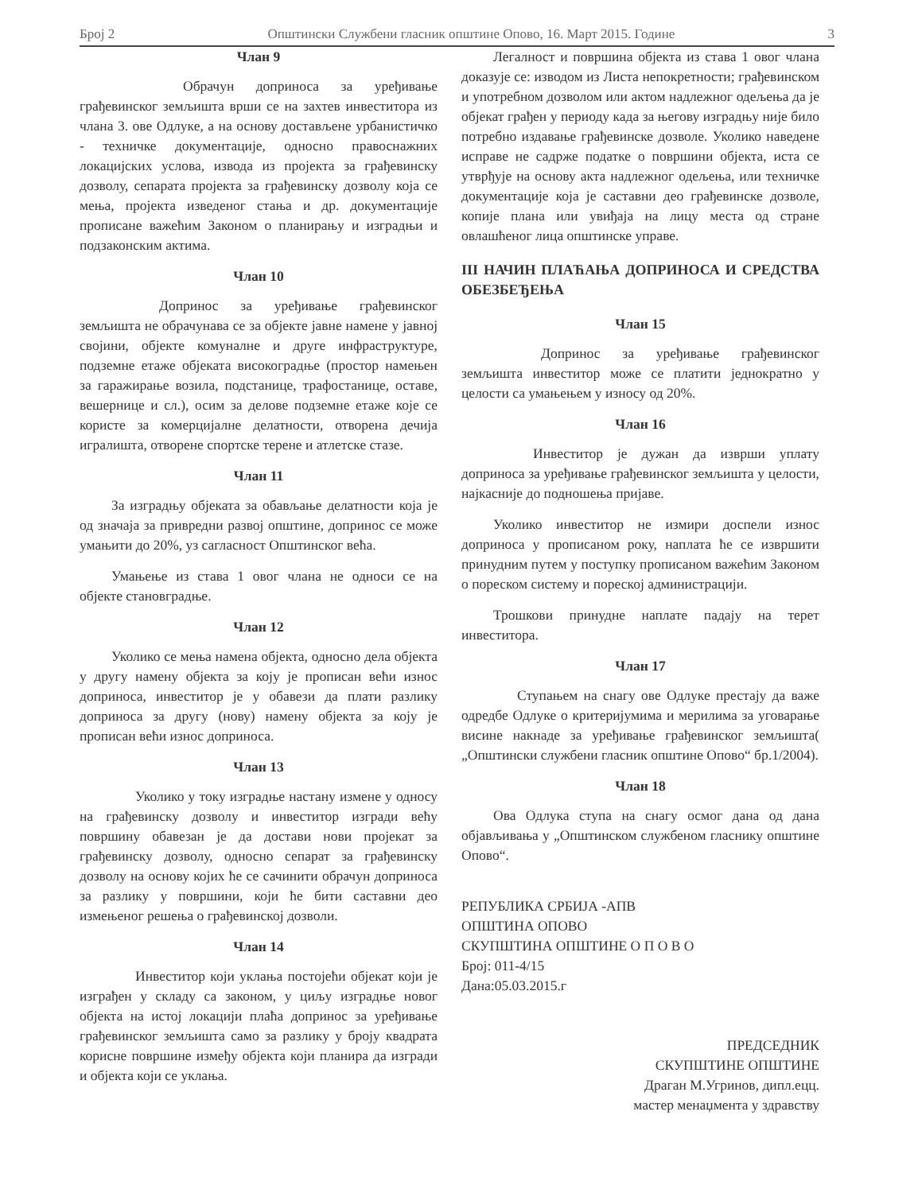Број 2 Општински Службени гласник општине Опово, 16. Март 2015. Године 3
Члан 9
Обрачун доприноса за уређивање грађевинског земљишта врши се на захтев инвеститора из члана 3. ове Одлуке, а на основу достављене урбанистичко - техничке документације, односно правоснажних локацијских услова, извода из пројекта за грађевинску дозволу, сепарата пројекта за грађевинску дозволу која се мења, пројекта изведеног стања и др. документације прописане важећим Законом о планирању и изградњи и подзаконским актима.
Члан 10
Допринос за уређивање грађевинског земљишта не обрачунава се за објекте јавне намене у јавној својини, објекте комуналне и друге инфраструктуре, подземне етаже објеката високоградње (простор намењен за гаражирање возила, подстанице, трафостанице, оставе, вешернице и сл.), осим за делове подземне етаже које се користе за комерцијалне делатности, отворена дечија игралишта, отворене спортске терене и атлетске стазе.
Члан 11
За изградњу објеката за обављање делатности која је од значаја за привредни развој општине, допринос се може умањити до 20%, уз сагласност Општинског већа.
Умањење из става 1 овог члана не односи се на објекте становградње.
Члан 12
Уколико се мења намена објекта, односно дела објекта у другу намену објекта за коју је прописан већи износ доприноса, инвеститор је у обавези да плати разлику доприноса за другу (нову) намену објекта за коју је прописан већи износ доприноса.
Члан 13
Уколико у току изградње настану измене у односу на грађевинску дозволу и инвеститор изгради већу површину обавезан је да достави нови пројекат за грађевинску дозволу, односно сепарат за грађевинску дозволу на основу којих ће се сачинити обрачун доприноса за разлику у површини, који ће бити саставни део измењеног решења о грађевинској дозволи.
Члан 14
Инвеститор који уклања постојећи објекат који је изграђен у складу са законом, у циљу изградње новог објекта на истој локацији плаћа допринос за уређивање грађевинског земљишта само за разлику у броју квадрата корисне површине између објекта који планира да изгради и објекта који се уклања.
Легалност и површина објекта из става 1 овог члана доказује се: изводом из Листа непокретности; грађевинском и употребном дозволом или актом надлежног одељења да је објекат грађен у периоду када за његову изградњу није било потребно издавање грађевинске дозволе. Уколико наведене исправе не садрже податке о површини објекта, иста се утврђује на основу акта надлежног одељења, или техничке документације која је саставни део грађевинске дозволе, копије плана или увиђаја на лицу места од стране овлашћеног лица општинске управе.
III НАЧИН ПЛАЋАЊА ДОПРИНОСА И СРЕДСТВА ОБЕЗБЕЂЕЊА
Члан 15
Допринос за уређивање грађевинског земљишта инвеститор може се платити једнократно у целости са умањењем у износу од 20%.
Члан 16
Инвеститор је дужан да изврши уплату доприноса за уређивање грађевинског земљишта у целости, најкасније до подношења пријаве.
Уколико инвеститор не измири доспели износ доприноса у прописаном року, наплата ће се извршити принудним путем у поступку прописаном важећим Законом о пореском систему и пореској администрацији.
Трошкови принудне наплате падају на терет инвеститора.
Члан 17
Ступањем на снагу ове Одлуке престају да важе одредбе Одлуке о критеријумима и мерилима за уговарање висине накнаде за уређивање грађевинског земљишта( „Општински службени гласник општине Опово“ бр.1/2004).
Члан 18
Ова Одлука ступа на снагу осмог дана од дана објављивања у „Општинском службеном гласнику општине Опово“.
РЕПУБЛИКА СРБИЈА -АПВ
ОПШТИНА ОПОВО
СКУПШТИНА ОПШТИНЕ О П О В О
Број: 011-4/15
Дана:05.03.2015.г
ПРЕДСЕДНИК
СКУПШТИНЕ ОПШТИНЕ
Драган М.Угринов, дипл.ецц.
мастер менаџмента у здравству